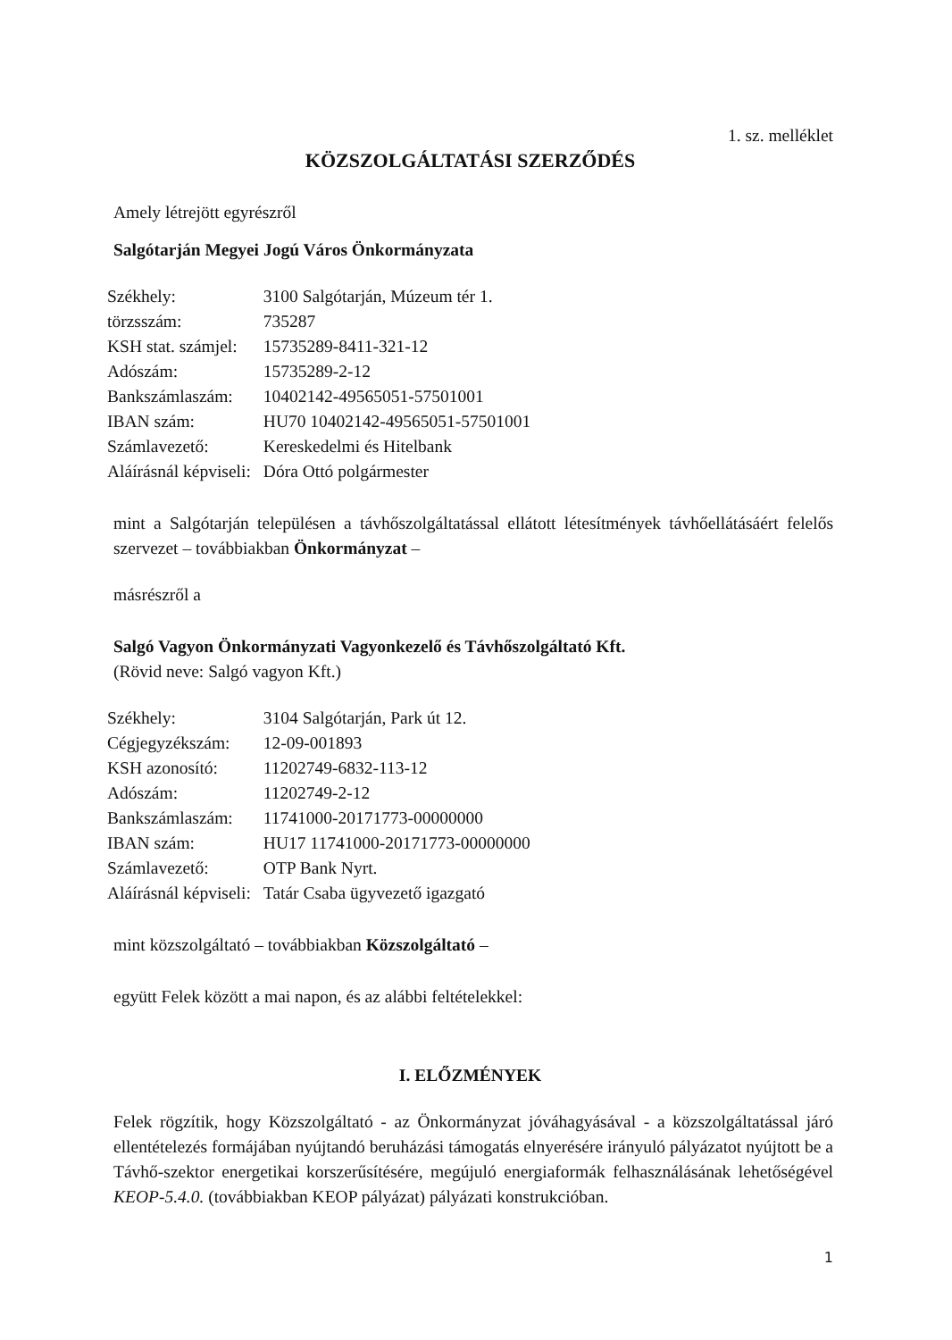1. sz. melléklet
KÖZSZOLGÁLTATÁSI SZERZŐDÉS
Amely létrejött egyrészről
Salgótarján Megyei Jogú Város Önkormányzata
| Székhely: | 3100 Salgótarján, Múzeum tér 1. |
| törzsszám: | 735287 |
| KSH stat. számjel: | 15735289-8411-321-12 |
| Adószám: | 15735289-2-12 |
| Bankszámlaszám: | 10402142-49565051-57501001 |
| IBAN szám: | HU70 10402142-49565051-57501001 |
| Számlavezető: | Kereskedelmi és Hitelbank |
| Aláírásnál képviseli: | Dóra Ottó polgármester |
mint a Salgótarján településen a távhőszolgáltatással ellátott létesítmények távhőellátásáért felelős szervezet – továbbiakban Önkormányzat –
másrészről a
Salgó Vagyon Önkormányzati Vagyonkezelő és Távhőszolgáltató Kft.
(Rövid neve: Salgó vagyon Kft.)
| Székhely: | 3104 Salgótarján, Park út 12. |
| Cégjegyzékszám: | 12-09-001893 |
| KSH azonosító: | 11202749-6832-113-12 |
| Adószám: | 11202749-2-12 |
| Bankszámlaszám: | 11741000-20171773-00000000 |
| IBAN szám: | HU17 11741000-20171773-00000000 |
| Számlavezető: | OTP Bank Nyrt. |
| Aláírásnál képviseli: | Tatár Csaba ügyvezető igazgató |
mint közszolgáltató – továbbiakban Közszolgáltató –
együtt Felek között a mai napon, és az alábbi feltételekkel:
I. ELŐZMÉNYEK
Felek rögzítik, hogy Közszolgáltató - az Önkormányzat jóváhagyásával - a közszolgáltatással járó ellentételezés formájában nyújtandó beruházási támogatás elnyerésére irányuló pályázatot nyújtott be a Távhő-szektor energetikai korszerűsítésére, megújuló energiaformák felhasználásának lehetőségével KEOP-5.4.0. (továbbiakban KEOP pályázat) pályázati konstrukcióban.
1